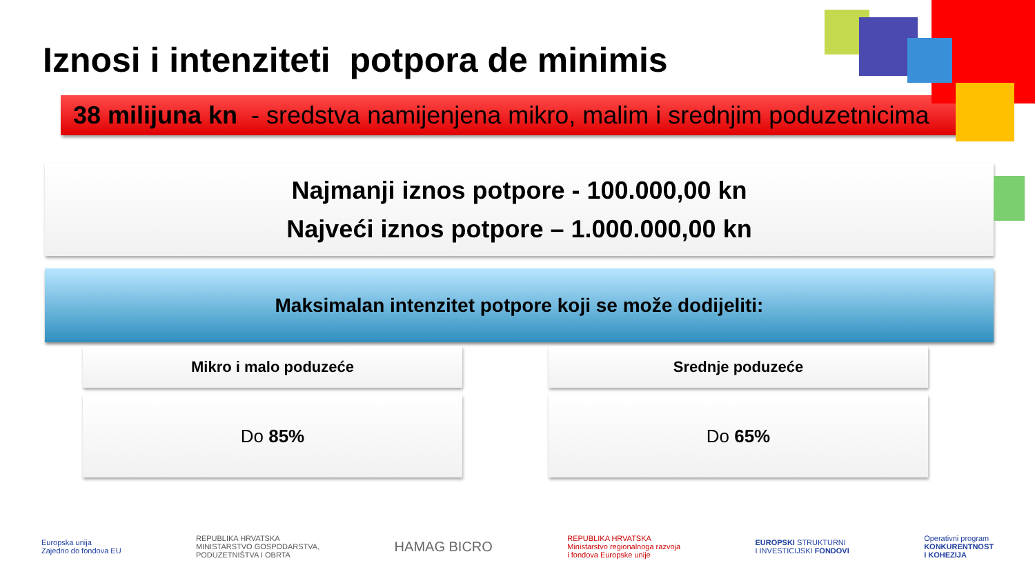Iznosi i intenziteti potpora de minimis
38 milijuna kn - sredstva namijenjena mikro, malim i srednjim poduzetnicima
Najmanji iznos potpore - 100.000,00 kn
Najveći iznos potpore – 1.000.000,00 kn
Maksimalan intenzitet potpore koji se može dodijeliti:
Mikro i malo poduzeće
Do 85%
Srednje poduzeće
Do 65%
Europska unija
Zajedno do fondova EU
REPUBLIKA HRVATSKA
MINISTARSTVO GOSPODARSTVA,
PODUZETNIŠTVA I OBRTA
HAMAG BICRO
REPUBLIKA HRVATSKA
Ministarstvo regionalnoga razvoja
i fondova Europske unije
EUROPSKI STRUKTURNI
I INVESTICIJSKI FONDOVI
Operativni program
KONKURENTNOST
I KOHEZIJA